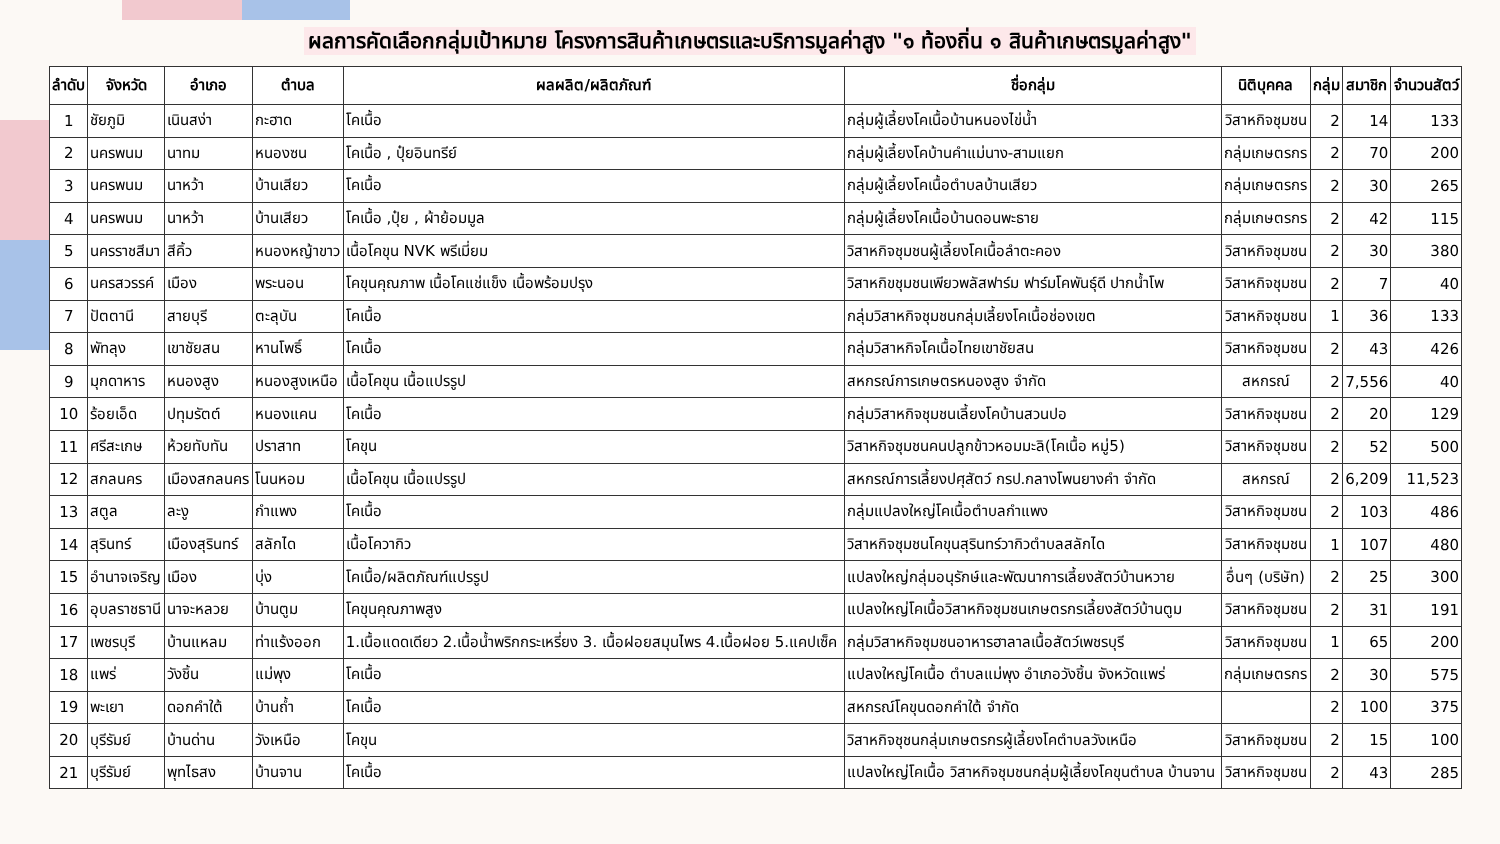ผลการคัดเลือกกลุ่มเป้าหมาย โครงการสินค้าเกษตรและบริการมูลค่าสูง "๑ ท้องถิ่น ๑ สินค้าเกษตรมูลค่าสูง"
| ลำดับ | จังหวัด | อำเภอ | ตำบล | ผลผลิต/ผลิตภัณฑ์ | ชื่อกลุ่ม | นิติบุคคล | กลุ่ม | สมาชิก | จำนวนสัตว์ |
| --- | --- | --- | --- | --- | --- | --- | --- | --- | --- |
| 1 | ชัยภูมิ | เนินสง่า | กะฮาด | โคเนื้อ | กลุ่มผู้เลี้ยงโคเนื้อบ้านหนองไข่น้ำ | วิสาหกิจชุมชน | 2 | 14 | 133 |
| 2 | นครพนม | นาทม | หนองซน | โคเนื้อ , ปุ๋ยอินทรีย์ | กลุ่มผู้เลี้ยงโคบ้านคำแม่นาง-สามแยก | กลุ่มเกษตรกร | 2 | 70 | 200 |
| 3 | นครพนม | นาหว้า | บ้านเสียว | โคเนื้อ | กลุ่มผู้เลี้ยงโคเนื้อตำบลบ้านเสียว | กลุ่มเกษตรกร | 2 | 30 | 265 |
| 4 | นครพนม | นาหว้า | บ้านเสียว | โคเนื้อ ,ปุ๋ย , ผ้าย้อมมูล | กลุ่มผู้เลี้ยงโคเนื้อบ้านดอนพะธาย | กลุ่มเกษตรกร | 2 | 42 | 115 |
| 5 | นครราชสีมา | สีคิ้ว | หนองหญ้าขาว | เนื้อโคขุน NVK พรีเมี่ยม | วิสาหกิจชุมชนผู้เลี้ยงโคเนื้อลำตะคอง | วิสาหกิจชุมชน | 2 | 30 | 380 |
| 6 | นครสวรรค์ | เมือง | พระนอน | โคขุนคุณภาพ เนื้อโคแช่แข็ง เนื้อพร้อมปรุง | วิสาหกิขชุมชนเพียวพลัสฟาร์ม ฟาร์มโคพันธุ์ดี ปากน้ำโพ | วิสาหกิจชุมชน | 2 | 7 | 40 |
| 7 | ปัตตานี | สายบุรี | ตะลุบัน | โคเนื้อ | กลุ่มวิสาหกิจชุมชนกลุ่มเลี้ยงโคเนื้อช่องเขต | วิสาหกิจชุมชน | 1 | 36 | 133 |
| 8 | พัทลุง | เขาชัยสน | หานโพธิ์ | โคเนื้อ | กลุ่มวิสาหกิจโคเนื้อไทยเขาชัยสน | วิสาหกิจชุมชน | 2 | 43 | 426 |
| 9 | มุกดาหาร | หนองสูง | หนองสูงเหนือ | เนื้อโคขุน เนื้อแปรรูป | สหกรณ์การเกษตรหนองสูง จำกัด | สหกรณ์ | 2 | 7,556 | 40 |
| 10 | ร้อยเอ็ด | ปทุมรัตต์ | หนองแคน | โคเนื้อ | กลุ่มวิสาหกิจชุมชนเลี้ยงโคบ้านสวนปอ | วิสาหกิจชุมชน | 2 | 20 | 129 |
| 11 | ศรีสะเกษ | ห้วยทับทัน | ปราสาท | โคขุน | วิสาหกิจชุมชนคนปลูกข้าวหอมมะลิ(โคเนื้อ หมู่5) | วิสาหกิจชุมชน | 2 | 52 | 500 |
| 12 | สกลนคร | เมืองสกลนคร | โนนหอม | เนื้อโคขุน เนื้อแปรรูป | สหกรณ์การเลี้ยงปศุสัตว์ กรป.กลางโพนยางคำ จำกัด | สหกรณ์ | 2 | 6,209 | 11,523 |
| 13 | สตูล | ละงู | กำแพง | โคเนื้อ | กลุ่มแปลงใหญ่โคเนื้อตำบลกำแพง | วิสาหกิจชุมชน | 2 | 103 | 486 |
| 14 | สุรินทร์ | เมืองสุรินทร์ | สลักได | เนื้อโควากิว | วิสาหกิจชุมชนโคขุนสุรินทร์วากิวตำบลสลักได | วิสาหกิจชุมชน | 1 | 107 | 480 |
| 15 | อำนาจเจริญ | เมือง | บุ่ง | โคเนื้อ/ผลิตภัณฑ์แปรรูป | แปลงใหญ่กลุ่มอนุรักษ์และพัฒนาการเลี้ยงสัตว์บ้านหวาย | อื่นๆ (บริษัท) | 2 | 25 | 300 |
| 16 | อุบลราชธานี | นาจะหลวย | บ้านตูม | โคขุนคุณภาพสูง | แปลงใหญ่โคเนื้อวิสาหกิจชุมชนเกษตรกรเลี้ยงสัตว์บ้านตูม | วิสาหกิจชุมชน | 2 | 31 | 191 |
| 17 | เพชรบุรี | บ้านแหลม | ท่าแร้งออก | 1.เนื้อแดดเดียว 2.เนื้อน้ำพริกกระเหรี่ยง 3. เนื้อฝอยสมุนไพร 4.เนื้อฝอย 5.แคปเซ็ค | กลุ่มวิสาหกิจชุมชนอาหารฮาลาลเนื้อสัตว์เพชรบุรี | วิสาหกิจชุมชน | 1 | 65 | 200 |
| 18 | แพร่ | วังชิ้น | แม่พุง | โคเนื้อ | แปลงใหญ่โคเนื้อ ตำบลแม่พุง อำเภอวังชิ้น จังหวัดแพร่ | กลุ่มเกษตรกร | 2 | 30 | 575 |
| 19 | พะเยา | ดอกคำใต้ | บ้านถ้ำ | โคเนื้อ | สหกรณ์โคขุนดอกคำใต้ จำกัด | | 2 | 100 | 375 |
| 20 | บุรีรัมย์ | บ้านด่าน | วังเหนือ | โคขุน | วิสาหกิจชุชนกลุ่มเกษตรกรผู้เลี้ยงโคตำบลวังเหนือ | วิสาหกิจชุมชน | 2 | 15 | 100 |
| 21 | บุรีรัมย์ | พุทไธสง | บ้านจาน | โคเนื้อ | แปลงใหญ่โคเนื้อ วิสาหกิจชุมชนกลุ่มผู้เลี้ยงโคขุนตำบล บ้านจาน | วิสาหกิจชุมชน | 2 | 43 | 285 |